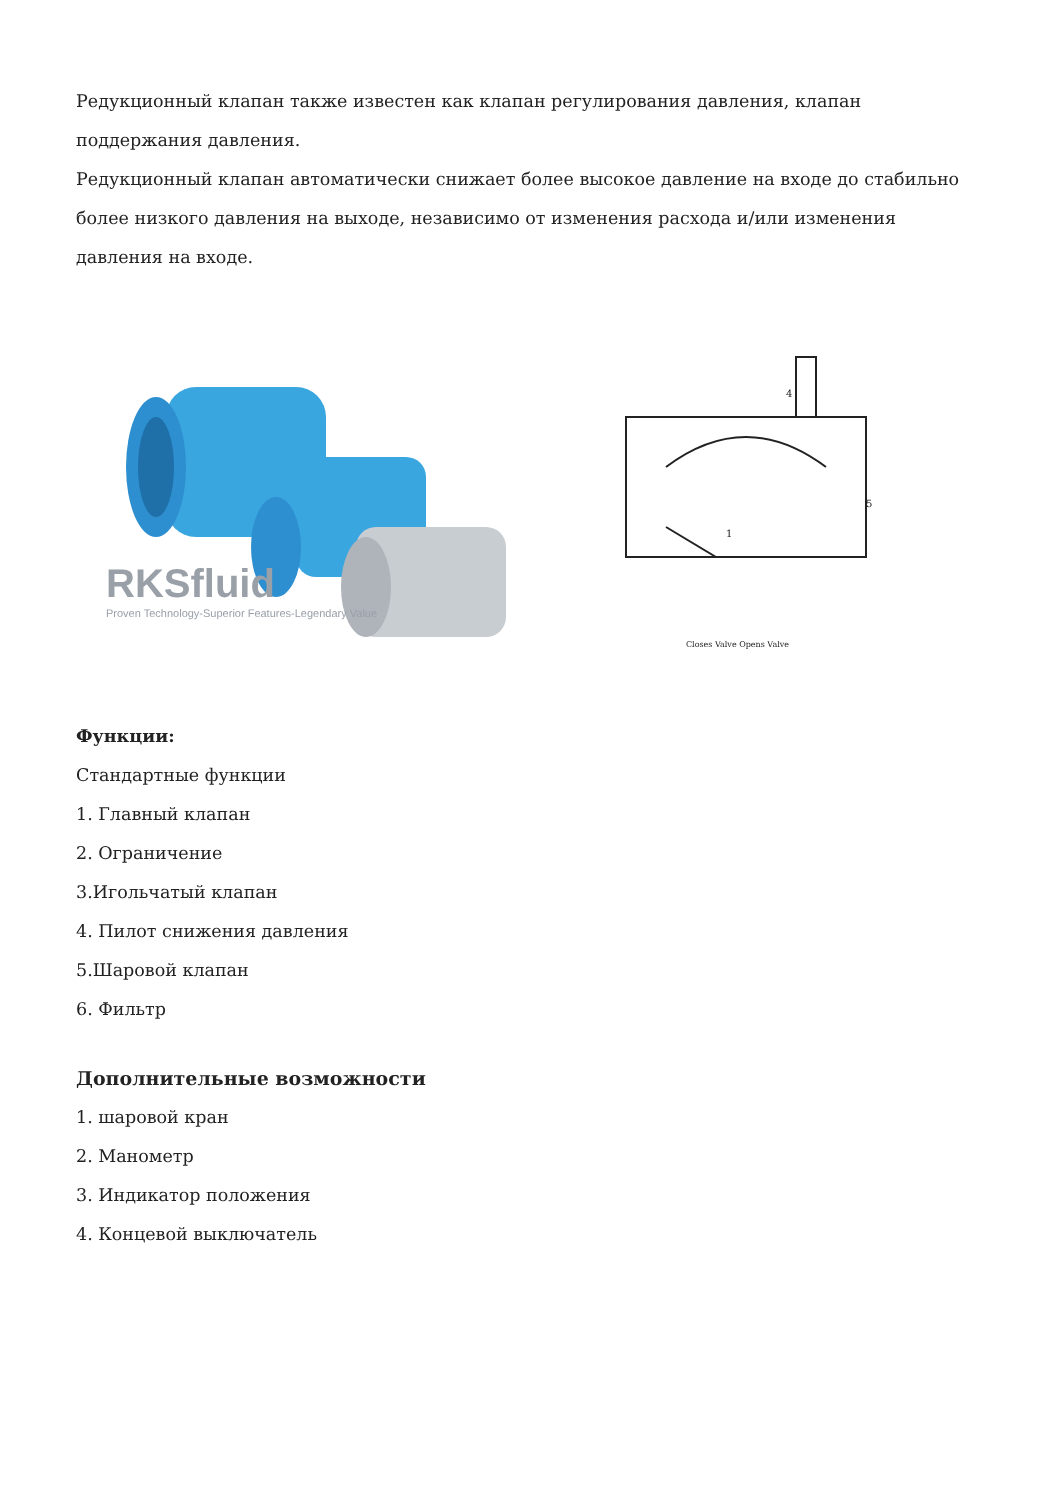Редукционный клапан также известен как клапан регулирования давления, клапан поддержания давления.
Редукционный клапан автоматически снижает более высокое давление на входе до стабильно более низкого давления на выходе, независимо от изменения расхода и/или изменения давления на входе.
RKSfluid
Proven Technology-Superior Features-Legendary Value
1
4
5
Closes Valve Opens Valve
Функции:
Стандартные функции
1. Главный клапан
2. Ограничение
3.Игольчатый клапан
4. Пилот снижения давления
5.Шаровой клапан
6. Фильтр
Дополнительные возможности
1. шаровой кран
2. Манометр
3. Индикатор положения
4. Концевой выключатель